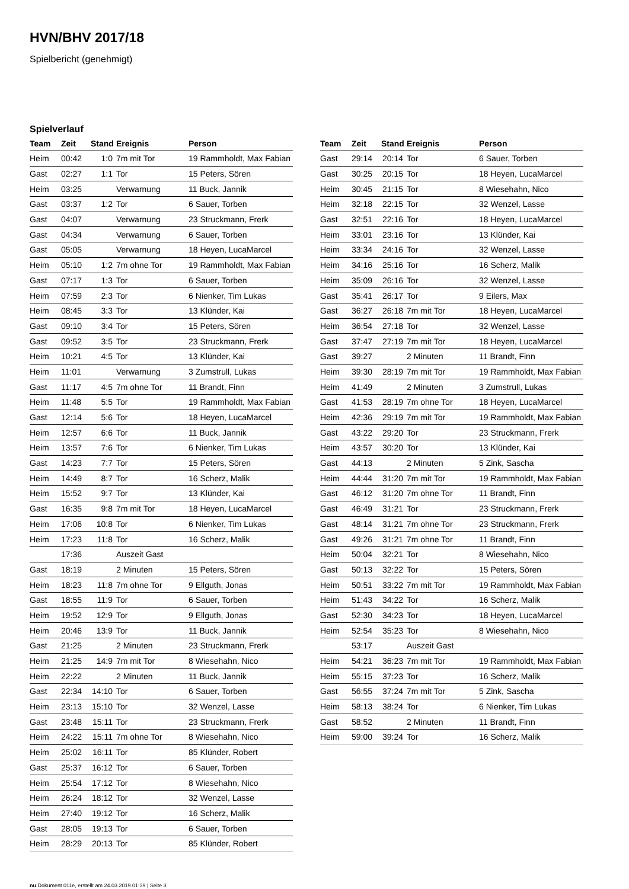HVN/BHV 2017/18
Spielbericht (genehmigt)
Spielverlauf
| Team | Zeit | Stand | Ereignis | Person |
| --- | --- | --- | --- | --- |
| Heim | 00:42 | 1:0 | 7m mit Tor | 19 Rammholdt, Max Fabian |
| Gast | 02:27 | 1:1 | Tor | 15 Peters, Sören |
| Heim | 03:25 | | Verwarnung | 11 Buck, Jannik |
| Gast | 03:37 | 1:2 | Tor | 6 Sauer, Torben |
| Gast | 04:07 | | Verwarnung | 23 Struckmann, Frerk |
| Gast | 04:34 | | Verwarnung | 6 Sauer, Torben |
| Gast | 05:05 | | Verwarnung | 18 Heyen, LucaMarcel |
| Heim | 05:10 | 1:2 | 7m ohne Tor | 19 Rammholdt, Max Fabian |
| Gast | 07:17 | 1:3 | Tor | 6 Sauer, Torben |
| Heim | 07:59 | 2:3 | Tor | 6 Nienker, Tim Lukas |
| Heim | 08:45 | 3:3 | Tor | 13 Klünder, Kai |
| Gast | 09:10 | 3:4 | Tor | 15 Peters, Sören |
| Gast | 09:52 | 3:5 | Tor | 23 Struckmann, Frerk |
| Heim | 10:21 | 4:5 | Tor | 13 Klünder, Kai |
| Heim | 11:01 | | Verwarnung | 3 Zumstrull, Lukas |
| Gast | 11:17 | 4:5 | 7m ohne Tor | 11 Brandt, Finn |
| Heim | 11:48 | 5:5 | Tor | 19 Rammholdt, Max Fabian |
| Gast | 12:14 | 5:6 | Tor | 18 Heyen, LucaMarcel |
| Heim | 12:57 | 6:6 | Tor | 11 Buck, Jannik |
| Heim | 13:57 | 7:6 | Tor | 6 Nienker, Tim Lukas |
| Gast | 14:23 | 7:7 | Tor | 15 Peters, Sören |
| Heim | 14:49 | 8:7 | Tor | 16 Scherz, Malik |
| Heim | 15:52 | 9:7 | Tor | 13 Klünder, Kai |
| Gast | 16:35 | 9:8 | 7m mit Tor | 18 Heyen, LucaMarcel |
| Heim | 17:06 | 10:8 | Tor | 6 Nienker, Tim Lukas |
| Heim | 17:23 | 11:8 | Tor | 16 Scherz, Malik |
| | 17:36 | | Auszeit Gast | |
| Gast | 18:19 | | 2 Minuten | 15 Peters, Sören |
| Heim | 18:23 | 11:8 | 7m ohne Tor | 9 Ellguth, Jonas |
| Gast | 18:55 | 11:9 | Tor | 6 Sauer, Torben |
| Heim | 19:52 | 12:9 | Tor | 9 Ellguth, Jonas |
| Heim | 20:46 | 13:9 | Tor | 11 Buck, Jannik |
| Gast | 21:25 | | 2 Minuten | 23 Struckmann, Frerk |
| Heim | 21:25 | 14:9 | 7m mit Tor | 8 Wiesehahn, Nico |
| Heim | 22:22 | | 2 Minuten | 11 Buck, Jannik |
| Gast | 22:34 | 14:10 | Tor | 6 Sauer, Torben |
| Heim | 23:13 | 15:10 | Tor | 32 Wenzel, Lasse |
| Gast | 23:48 | 15:11 | Tor | 23 Struckmann, Frerk |
| Heim | 24:22 | 15:11 | 7m ohne Tor | 8 Wiesehahn, Nico |
| Heim | 25:02 | 16:11 | Tor | 85 Klünder, Robert |
| Gast | 25:37 | 16:12 | Tor | 6 Sauer, Torben |
| Heim | 25:54 | 17:12 | Tor | 8 Wiesehahn, Nico |
| Heim | 26:24 | 18:12 | Tor | 32 Wenzel, Lasse |
| Heim | 27:40 | 19:12 | Tor | 16 Scherz, Malik |
| Gast | 28:05 | 19:13 | Tor | 6 Sauer, Torben |
| Heim | 28:29 | 20:13 | Tor | 85 Klünder, Robert |
| Team | Zeit | Stand | Ereignis | Person |
| --- | --- | --- | --- | --- |
| Gast | 29:14 | 20:14 | Tor | 6 Sauer, Torben |
| Gast | 30:25 | 20:15 | Tor | 18 Heyen, LucaMarcel |
| Heim | 30:45 | 21:15 | Tor | 8 Wiesehahn, Nico |
| Heim | 32:18 | 22:15 | Tor | 32 Wenzel, Lasse |
| Gast | 32:51 | 22:16 | Tor | 18 Heyen, LucaMarcel |
| Heim | 33:01 | 23:16 | Tor | 13 Klünder, Kai |
| Heim | 33:34 | 24:16 | Tor | 32 Wenzel, Lasse |
| Heim | 34:16 | 25:16 | Tor | 16 Scherz, Malik |
| Heim | 35:09 | 26:16 | Tor | 32 Wenzel, Lasse |
| Gast | 35:41 | 26:17 | Tor | 9 Eilers, Max |
| Gast | 36:27 | 26:18 | 7m mit Tor | 18 Heyen, LucaMarcel |
| Heim | 36:54 | 27:18 | Tor | 32 Wenzel, Lasse |
| Gast | 37:47 | 27:19 | 7m mit Tor | 18 Heyen, LucaMarcel |
| Gast | 39:27 | | 2 Minuten | 11 Brandt, Finn |
| Heim | 39:30 | 28:19 | 7m mit Tor | 19 Rammholdt, Max Fabian |
| Heim | 41:49 | | 2 Minuten | 3 Zumstrull, Lukas |
| Gast | 41:53 | 28:19 | 7m ohne Tor | 18 Heyen, LucaMarcel |
| Heim | 42:36 | 29:19 | 7m mit Tor | 19 Rammholdt, Max Fabian |
| Gast | 43:22 | 29:20 | Tor | 23 Struckmann, Frerk |
| Heim | 43:57 | 30:20 | Tor | 13 Klünder, Kai |
| Gast | 44:13 | | 2 Minuten | 5 Zink, Sascha |
| Heim | 44:44 | 31:20 | 7m mit Tor | 19 Rammholdt, Max Fabian |
| Gast | 46:12 | 31:20 | 7m ohne Tor | 11 Brandt, Finn |
| Gast | 46:49 | 31:21 | Tor | 23 Struckmann, Frerk |
| Gast | 48:14 | 31:21 | 7m ohne Tor | 23 Struckmann, Frerk |
| Gast | 49:26 | 31:21 | 7m ohne Tor | 11 Brandt, Finn |
| Heim | 50:04 | 32:21 | Tor | 8 Wiesehahn, Nico |
| Gast | 50:13 | 32:22 | Tor | 15 Peters, Sören |
| Heim | 50:51 | 33:22 | 7m mit Tor | 19 Rammholdt, Max Fabian |
| Heim | 51:43 | 34:22 | Tor | 16 Scherz, Malik |
| Gast | 52:30 | 34:23 | Tor | 18 Heyen, LucaMarcel |
| Heim | 52:54 | 35:23 | Tor | 8 Wiesehahn, Nico |
| | 53:17 | | Auszeit Gast | |
| Heim | 54:21 | 36:23 | 7m mit Tor | 19 Rammholdt, Max Fabian |
| Heim | 55:15 | 37:23 | Tor | 16 Scherz, Malik |
| Gast | 56:55 | 37:24 | 7m mit Tor | 5 Zink, Sascha |
| Heim | 58:13 | 38:24 | Tor | 6 Nienker, Tim Lukas |
| Gast | 58:52 | | 2 Minuten | 11 Brandt, Finn |
| Heim | 59:00 | 39:24 | Tor | 16 Scherz, Malik |
nu.Dokument 011e, erstellt am 24.03.2019 01:39 | Seite 3